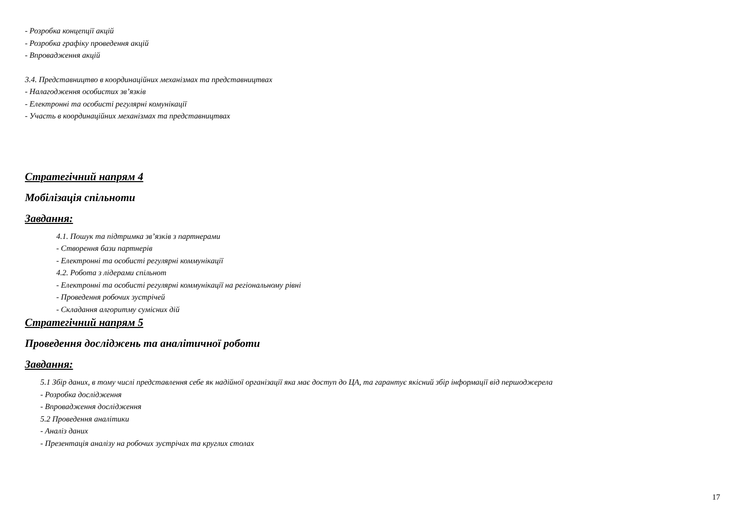- Розробка концепції акцій
- Розробка графіку проведення акцій
- Впровадження акцій
3.4. Представництво в координаційних механізмах та представництвах
- Налагодження особистих зв’язків
- Електронні та особисті регулярні комунікації
- Участь в координаційних механізмах та представництвах
Стратегічний напрям 4
Мобілізація спільноти
Завдання:
4.1. Пошук та підтримка зв’язків з партнерами
- Створення бази партнерів
- Електронні та особисті регулярні коммунікації
4.2. Робота з лідерами спільнот
- Електронні та особисті регулярні коммунікації на регіональному рівні
- Проведення робочих зустрічей
- Складання алгоритму сумісних дій
Стратегічний напрям 5
Проведення досліджень та аналітичної роботи
Завдання:
5.1 Збір даних, в тому числі представлення себе як надійної організації яка має доступ до ЦА, та гарантує якісний збір інформації від першоджерела
- Розробка дослідження
- Впровадження дослідження
5.2 Проведення аналітики
- Аналіз даних
- Презентація аналізу на робочих зустрічах та круглих столах
17